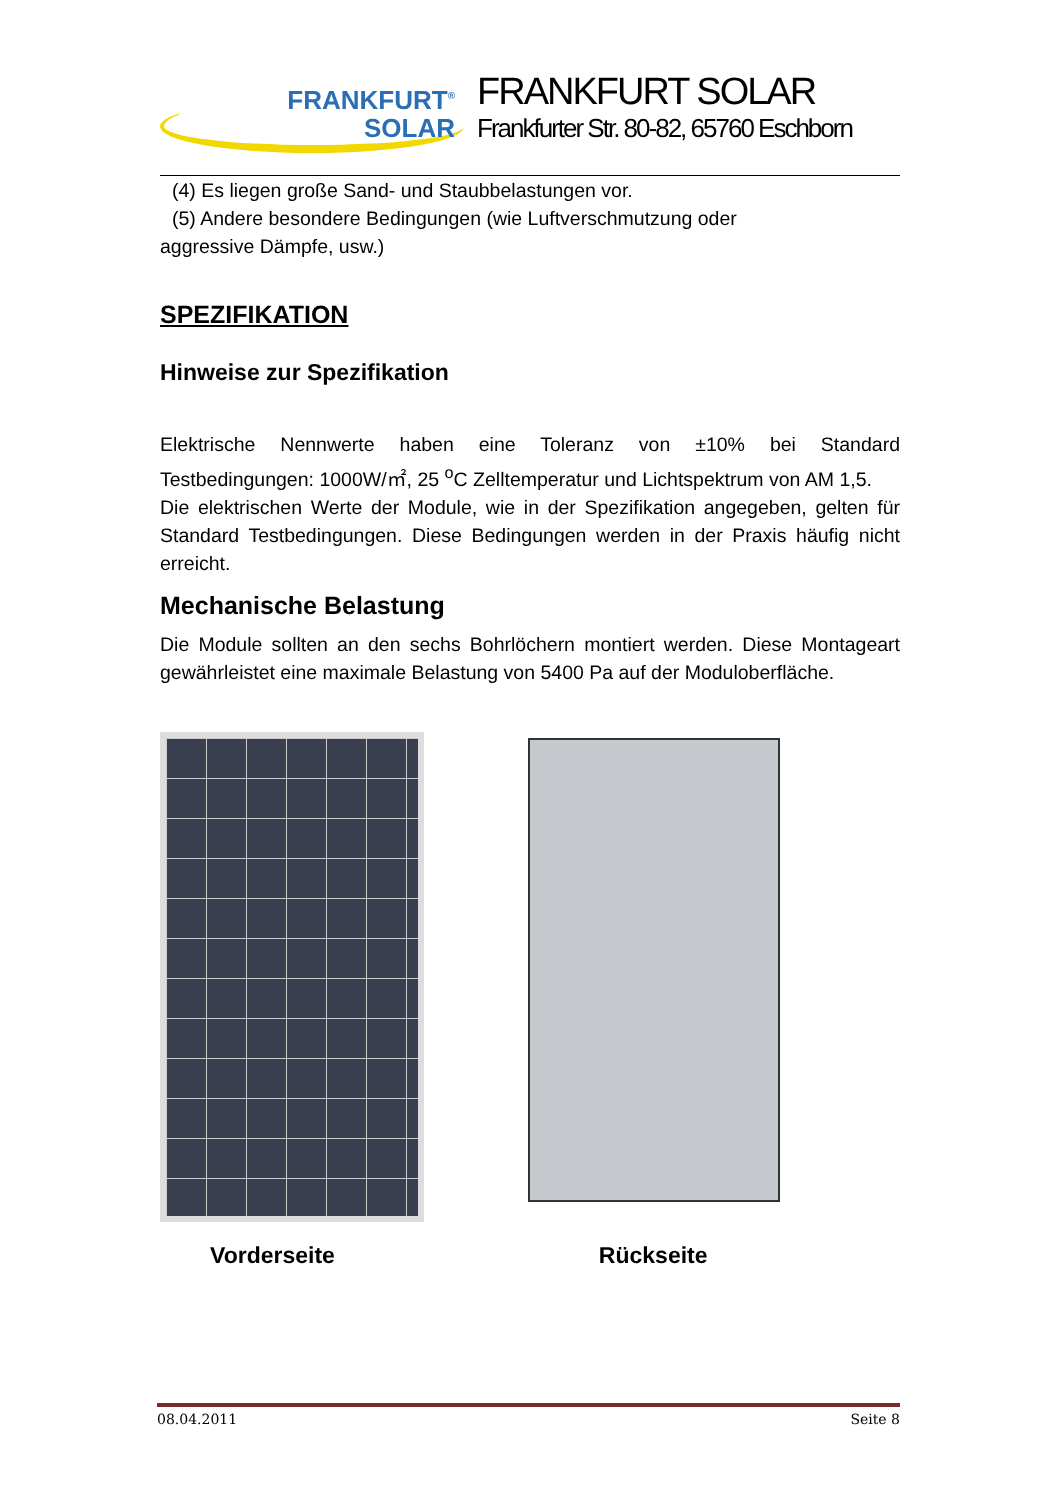FRANKFURT<sup>®</sup>
SOLAR
FRANKFURT SOLAR
Frankfurter Str. 80-82, 65760 Eschborn
(4) Es liegen große Sand- und Staubbelastungen vor.
(5) Andere besondere Bedingungen (wie Luftverschmutzung oder
aggressive Dämpfe, usw.)
SPEZIFIKATION
Hinweise zur Spezifikation
Elektrische Nennwerte haben eine Toleranz von ±10% bei Standard Testbedingungen: 1000W/㎡, 25 <sup>o</sup>C Zelltemperatur und Lichtspektrum von AM 1,5.
Die elektrischen Werte der Module, wie in der Spezifikation angegeben, gelten für Standard Testbedingungen. Diese Bedingungen werden in der Praxis häufig nicht erreicht.
Mechanische Belastung
Die Module sollten an den sechs Bohrlöchern montiert werden. Diese Montageart gewährleistet eine maximale Belastung von 5400 Pa auf der Moduloberfläche.
Vorderseite Rückseite
08.04.2011 Seite 8